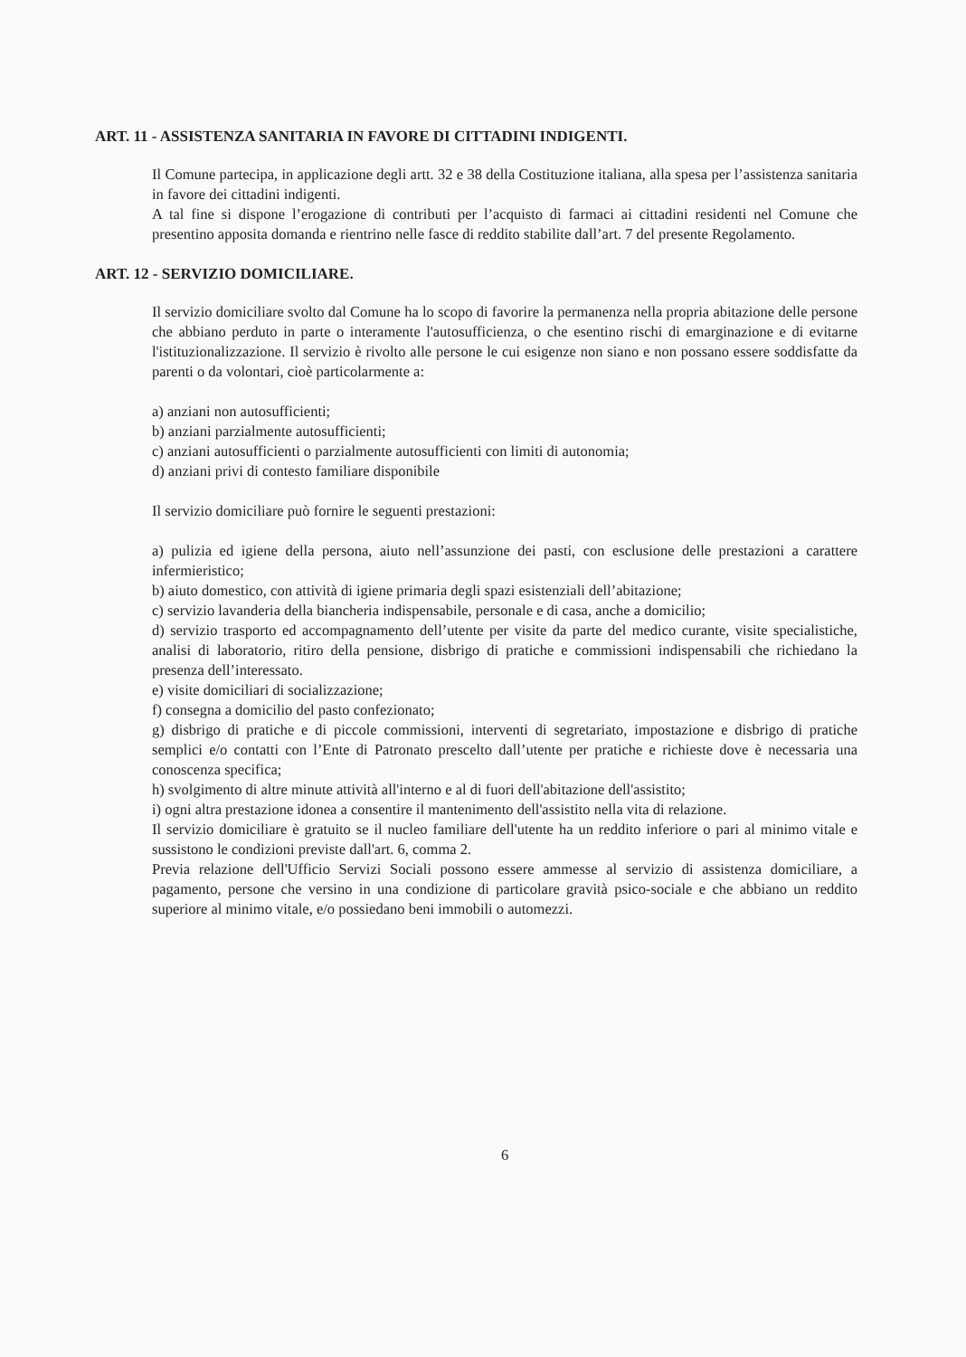ART. 11 - ASSISTENZA SANITARIA IN FAVORE DI CITTADINI INDIGENTI.
Il Comune partecipa, in applicazione degli artt. 32 e 38 della Costituzione italiana, alla spesa per l’assistenza sanitaria in favore dei cittadini indigenti.
A tal fine si dispone l’erogazione di contributi per l’acquisto di farmaci ai cittadini residenti nel Comune che presentino apposita domanda e rientrino nelle fasce di reddito stabilite dall’art. 7 del presente Regolamento.
ART. 12 - SERVIZIO DOMICILIARE.
Il servizio domiciliare svolto dal Comune ha lo scopo di favorire la permanenza nella propria abitazione delle persone che abbiano perduto in parte o interamente l'autosufficienza, o che esentino rischi di emarginazione e di evitarne l'istituzionalizzazione. Il servizio è rivolto alle persone le cui esigenze non siano e non possano essere soddisfatte da parenti o da volontari, cioè particolarmente a:
a) anziani non autosufficienti;
b) anziani parzialmente autosufficienti;
c) anziani autosufficienti o parzialmente autosufficienti con limiti di autonomia;
d) anziani privi di contesto familiare disponibile
Il servizio domiciliare può fornire le seguenti prestazioni:
a) pulizia ed igiene della persona, aiuto nell’assunzione dei pasti, con esclusione delle prestazioni a carattere infermieristico;
b) aiuto domestico, con attività di igiene primaria degli spazi esistenziali dell’abitazione;
c) servizio lavanderia della biancheria indispensabile, personale e di casa, anche a domicilio;
d) servizio trasporto ed accompagnamento dell’utente per visite da parte del medico curante, visite specialistiche, analisi di laboratorio, ritiro della pensione, disbrigo di pratiche e commissioni indispensabili che richiedano la presenza dell’interessato.
e) visite domiciliari di socializzazione;
f) consegna a domicilio del pasto confezionato;
g) disbrigo di pratiche e di piccole commissioni, interventi di segretariato, impostazione e disbrigo di pratiche semplici e/o contatti con l’Ente di Patronato prescelto dall’utente per pratiche e richieste dove è necessaria una conoscenza specifica;
h) svolgimento di altre minute attività all'interno e al di fuori dell'abitazione dell'assistito;
i) ogni altra prestazione idonea a consentire il mantenimento dell'assistito nella vita di relazione.
Il servizio domiciliare è gratuito se il nucleo familiare dell'utente ha un reddito inferiore o pari al minimo vitale e sussistono le condizioni previste dall'art. 6, comma 2.
Previa relazione dell'Ufficio Servizi Sociali possono essere ammesse al servizio di assistenza domiciliare, a pagamento, persone che versino in una condizione di particolare gravità psico-sociale e che abbiano un reddito superiore al minimo vitale, e/o possiedano beni immobili o automezzi.
6